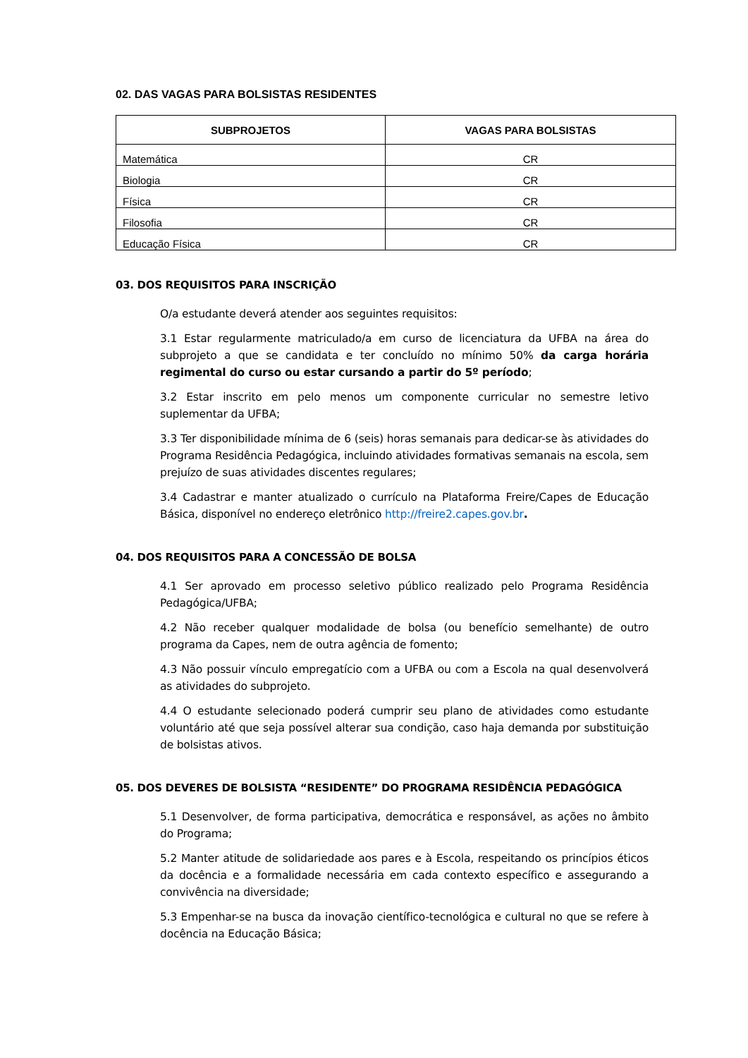02. DAS VAGAS PARA BOLSISTAS RESIDENTES
| SUBPROJETOS | VAGAS PARA BOLSISTAS |
| --- | --- |
| Matemática | CR |
| Biologia | CR |
| Física | CR |
| Filosofia | CR |
| Educação Física | CR |
03. DOS REQUISITOS PARA INSCRIÇÃO
O/a estudante deverá atender aos seguintes requisitos:
3.1 Estar regularmente matriculado/a em curso de licenciatura da UFBA na área do subprojeto a que se candidata e ter concluído no mínimo 50% da carga horária regimental do curso ou estar cursando a partir do 5º período;
3.2 Estar inscrito em pelo menos um componente curricular no semestre letivo suplementar da UFBA;
3.3 Ter disponibilidade mínima de 6 (seis) horas semanais para dedicar-se às atividades do Programa Residência Pedagógica, incluindo atividades formativas semanais na escola, sem prejuízo de suas atividades discentes regulares;
3.4 Cadastrar e manter atualizado o currículo na Plataforma Freire/Capes de Educação Básica, disponível no endereço eletrônico http://freire2.capes.gov.br.
04. DOS REQUISITOS PARA A CONCESSÃO DE BOLSA
4.1 Ser aprovado em processo seletivo público realizado pelo Programa Residência Pedagógica/UFBA;
4.2 Não receber qualquer modalidade de bolsa (ou benefício semelhante) de outro programa da Capes, nem de outra agência de fomento;
4.3 Não possuir vínculo empregatício com a UFBA ou com a Escola na qual desenvolverá as atividades do subprojeto.
4.4 O estudante selecionado poderá cumprir seu plano de atividades como estudante voluntário até que seja possível alterar sua condição, caso haja demanda por substituição de bolsistas ativos.
05. DOS DEVERES DE BOLSISTA “RESIDENTE” DO PROGRAMA RESIDÊNCIA PEDAGÓGICA
5.1 Desenvolver, de forma participativa, democrática e responsável, as ações no âmbito do Programa;
5.2 Manter atitude de solidariedade aos pares e à Escola, respeitando os princípios éticos da docência e a formalidade necessária em cada contexto específico e assegurando a convivência na diversidade;
5.3 Empenhar-se na busca da inovação científico-tecnológica e cultural no que se refere à docência na Educação Básica;